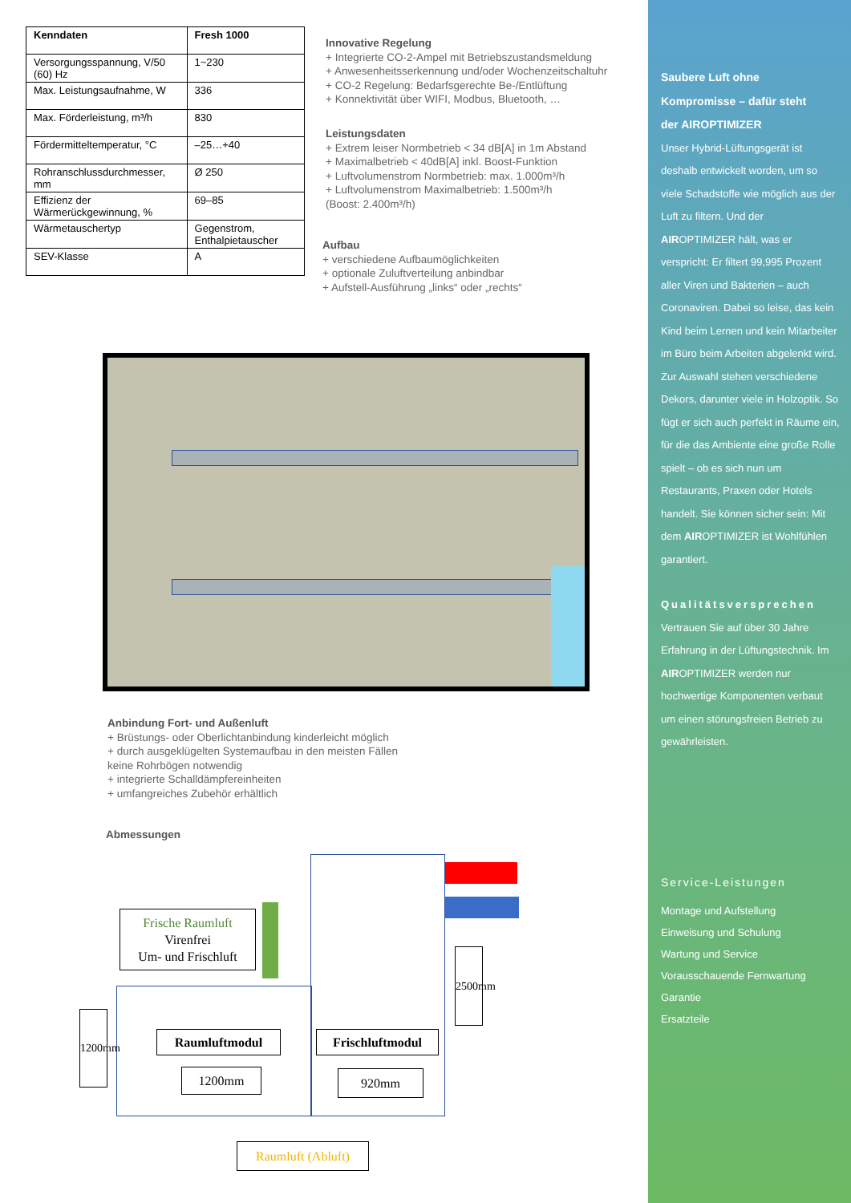| Kenndaten | Fresh 1000 |
| --- | --- |
| Versorgungsspannung, V/50 (60) Hz | 1~230 |
| Max. Leistungsaufnahme, W | 336 |
| Max. Förderleistung, m³/h | 830 |
| Fördermitteltemperatur, °C | –25…+40 |
| Rohranschlussdurchmesser, mm | Ø 250 |
| Effizienz der Wärmerückgewinnung, % | 69–85 |
| Wärmetauschertyp | Gegenstrom, Enthalpietauscher |
| SEV-Klasse | A |
Innovative Regelung
+ Integrierte CO-2-Ampel mit Betriebszustandsmeldung
+ Anwesenheitsserkennung und/oder Wochenzeitschaltuhr
+ CO-2 Regelung: Bedarfsgerechte Be-/Entlüftung
+ Konnektivität über WIFI, Modbus, Bluetooth, …
Leistungsdaten
+ Extrem leiser Normbetrieb < 34 dB[A] in 1m Abstand
+ Maximalbetrieb < 40dB[A] inkl. Boost-Funktion
+ Luftvolumenstrom Normbetrieb: max. 1.000m³/h
+ Luftvolumenstrom Maximalbetrieb: 1.500m³/h
(Boost: 2.400m³/h)
Aufbau
+ verschiedene Aufbaumöglichkeiten
+ optionale Zuluftverteilung anbindbar
+ Aufstell-Ausführung „links“ oder „rechts“
Anbindung Fort- und Außenluft
+ Brüstungs- oder Oberlichtanbindung kinderleicht möglich
+ durch ausgeklügelten Systemaufbau in den meisten Fällen
keine Rohrbögen notwendig
+ integrierte Schalldämpfereinheiten
+ umfangreiches Zubehör erhältlich
Abmessungen
Frische Raumluft
Virenfrei
Um- und Frischluft
Raumluftmodul Frischluftmodul
1200mm 920mm
1200mm
2500mm
Raumluft (Abluft)
Saubere Luft ohne
Kompromisse – dafür steht
der AIROPTIMIZER
Unser Hybrid-Lüftungsgerät ist deshalb entwickelt worden, um so viele Schadstoffe wie möglich aus der Luft zu filtern. Und der AIROPTIMIZER hält, was er verspricht: Er filtert 99,995 Prozent aller Viren und Bakterien – auch Coronaviren. Dabei so leise, das kein Kind beim Lernen und kein Mitarbeiter im Büro beim Arbeiten abgelenkt wird. Zur Auswahl stehen verschiedene Dekors, darunter viele in Holzoptik. So fügt er sich auch perfekt in Räume ein, für die das Ambiente eine große Rolle spielt – ob es sich nun um Restaurants, Praxen oder Hotels handelt. Sie können sicher sein: Mit dem AIROPTIMIZER ist Wohlfühlen garantiert.
Qualitätsversprechen
Vertrauen Sie auf über 30 Jahre Erfahrung in der Lüftungstechnik. Im AIROPTIMIZER werden nur hochwertige Komponenten verbaut um einen störungsfreien Betrieb zu gewährleisten.
Service-Leistungen
Montage und Aufstellung
Einweisung und Schulung
Wartung und Service
Vorausschauende Fernwartung
Garantie
Ersatzteile